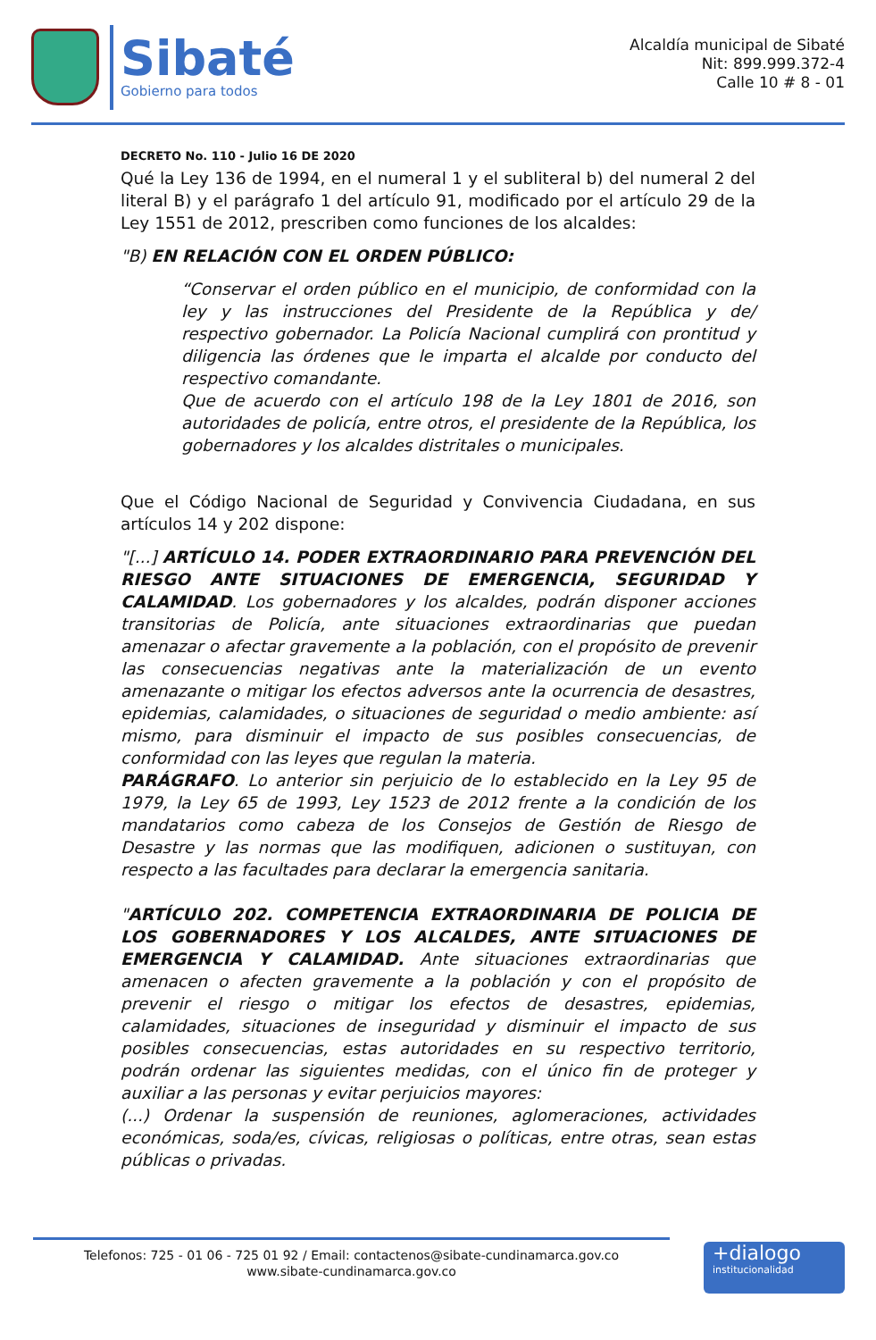Sibaté
Gobierno para todos
Alcaldía municipal de Sibaté
Nit: 899.999.372-4
Calle 10 # 8 - 01
DECRETO No. 110 - Julio 16 DE 2020
Qué la Ley 136 de 1994, en el numeral 1 y el subliteral b) del numeral 2 del literal B) y el parágrafo 1 del artículo 91, modificado por el artículo 29 de la Ley 1551 de 2012, prescriben como funciones de los alcaldes:
"B) EN RELACIÓN CON EL ORDEN PÚBLICO:
“Conservar el orden público en el municipio, de conformidad con la ley y las instrucciones del Presidente de la República y de/ respectivo gobernador. La Policía Nacional cumplirá con prontitud y diligencia las órdenes que le imparta el alcalde por conducto del respectivo comandante.
Que de acuerdo con el artículo 198 de la Ley 1801 de 2016, son autoridades de policía, entre otros, el presidente de la República, los gobernadores y los alcaldes distritales o municipales.
Que el Código Nacional de Seguridad y Convivencia Ciudadana, en sus artículos 14 y 202 dispone:
"[...] ARTÍCULO 14. PODER EXTRAORDINARIO PARA PREVENCIÓN DEL RIESGO ANTE SITUACIONES DE EMERGENCIA, SEGURIDAD Y CALAMIDAD. Los gobernadores y los alcaldes, podrán disponer acciones transitorias de Policía, ante situaciones extraordinarias que puedan amenazar o afectar gravemente a la población, con el propósito de prevenir las consecuencias negativas ante la materialización de un evento amenazante o mitigar los efectos adversos ante la ocurrencia de desastres, epidemias, calamidades, o situaciones de seguridad o medio ambiente: así mismo, para disminuir el impacto de sus posibles consecuencias, de conformidad con las leyes que regulan la materia.
PARÁGRAFO. Lo anterior sin perjuicio de lo establecido en la Ley 95 de 1979, la Ley 65 de 1993, Ley 1523 de 2012 frente a la condición de los mandatarios como cabeza de los Consejos de Gestión de Riesgo de Desastre y las normas que las modifiquen, adicionen o sustituyan, con respecto a las facultades para declarar la emergencia sanitaria.
"ARTÍCULO 202. COMPETENCIA EXTRAORDINARIA DE POLICIA DE LOS GOBERNADORES Y LOS ALCALDES, ANTE SITUACIONES DE EMERGENCIA Y CALAMIDAD. Ante situaciones extraordinarias que amenacen o afecten gravemente a la población y con el propósito de prevenir el riesgo o mitigar los efectos de desastres, epidemias, calamidades, situaciones de inseguridad y disminuir el impacto de sus posibles consecuencias, estas autoridades en su respectivo territorio, podrán ordenar las siguientes medidas, con el único fin de proteger y auxiliar a las personas y evitar perjuicios mayores:
(...) Ordenar la suspensión de reuniones, aglomeraciones, actividades económicas, soda/es, cívicas, religiosas o políticas, entre otras, sean estas públicas o privadas.
Telefonos: 725 - 01 06 - 725 01 92 / Email: contactenos@sibate-cundinamarca.gov.co
www.sibate-cundinamarca.gov.co
+dialogo
institucionalidad